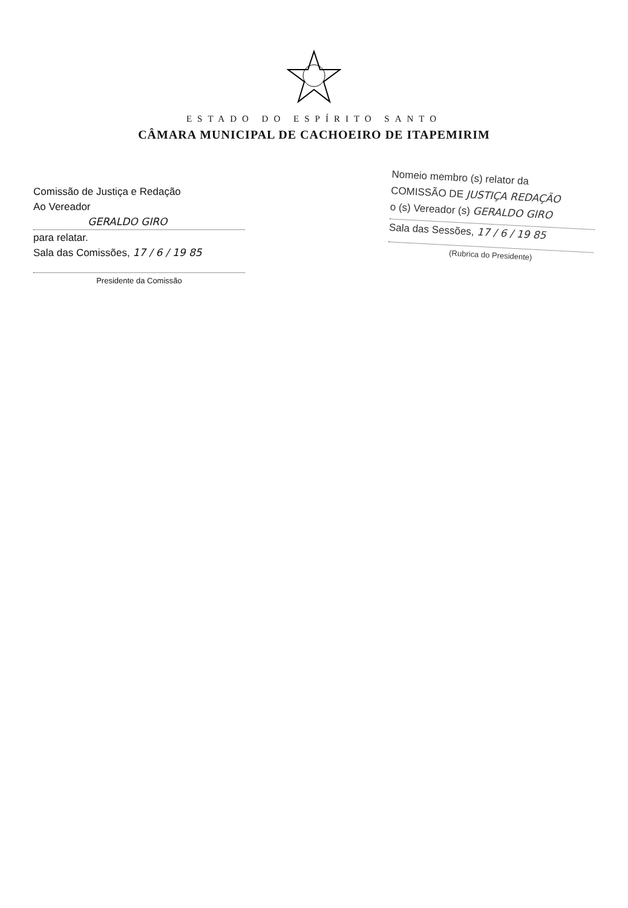ESTADO DO ESPÍRITO SANTO
CÂMARA MUNICIPAL DE CACHOEIRO DE ITAPEMIRIM
Comissão de Justiça e Redação
Ao Vereador
GERALDO GIRO
para relatar.
Sala das Comissões, 17 / 6 / 19 85
Presidente da Comissão
Nomeio membro (s) relator da
COMISSÃO DE JUSTIÇA REDAÇÃO
o (s) Vereador (s) GERALDO GIRO
Sala das Sessões, 17 / 6 / 19 85
(Rubrica do Presidente)